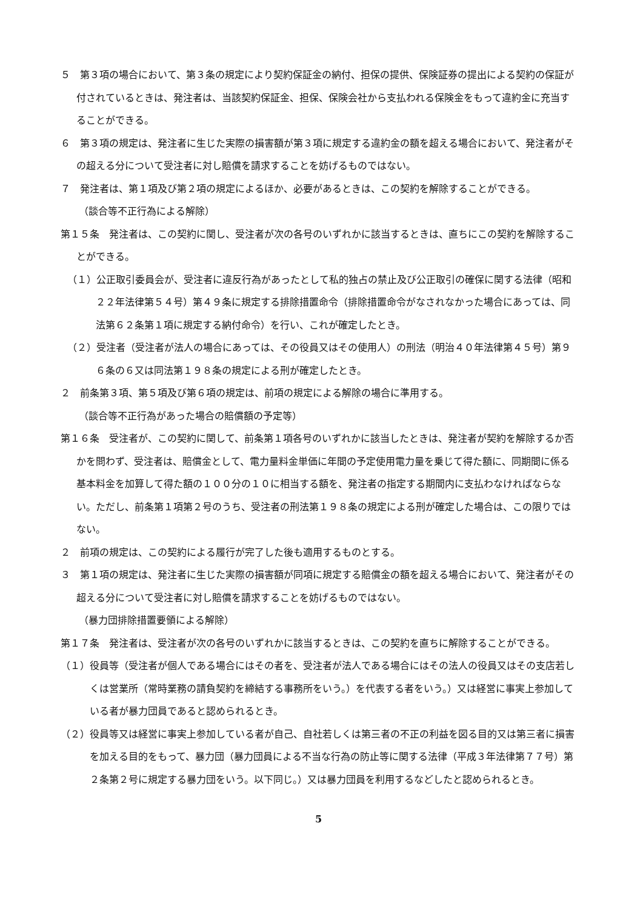５　第３項の場合において、第３条の規定により契約保証金の納付、担保の提供、保険証券の提出による契約の保証が付されているときは、発注者は、当該契約保証金、担保、保険会社から支払われる保険金をもって違約金に充当することができる。
６　第３項の規定は、発注者に生じた実際の損害額が第３項に規定する違約金の額を超える場合において、発注者がその超える分について受注者に対し賠償を請求することを妨げるものではない。
７　発注者は、第１項及び第２項の規定によるほか、必要があるときは、この契約を解除することができる。
（談合等不正行為による解除）
第１５条　発注者は、この契約に関し、受注者が次の各号のいずれかに該当するときは、直ちにこの契約を解除することができる。
（１）公正取引委員会が、受注者に違反行為があったとして私的独占の禁止及び公正取引の確保に関する法律（昭和２２年法律第５４号）第４９条に規定する排除措置命令（排除措置命令がなされなかった場合にあっては、同法第６２条第１項に規定する納付命令）を行い、これが確定したとき。
（２）受注者（受注者が法人の場合にあっては、その役員又はその使用人）の刑法（明治４０年法律第４５号）第９６条の６又は同法第１９８条の規定による刑が確定したとき。
２　前条第３項、第５項及び第６項の規定は、前項の規定による解除の場合に準用する。
（談合等不正行為があった場合の賠償額の予定等）
第１６条　受注者が、この契約に関して、前条第１項各号のいずれかに該当したときは、発注者が契約を解除するか否かを問わず、受注者は、賠償金として、電力量料金単価に年間の予定使用電力量を乗じて得た額に、同期間に係る基本料金を加算して得た額の１００分の１０に相当する額を、発注者の指定する期間内に支払わなければならない。ただし、前条第１項第２号のうち、受注者の刑法第１９８条の規定による刑が確定した場合は、この限りではない。
２　前項の規定は、この契約による履行が完了した後も適用するものとする。
３　第１項の規定は、発注者に生じた実際の損害額が同項に規定する賠償金の額を超える場合において、発注者がその超える分について受注者に対し賠償を請求することを妨げるものではない。
（暴力団排除措置要領による解除）
第１７条　発注者は、受注者が次の各号のいずれかに該当するときは、この契約を直ちに解除することができる。
（１）役員等（受注者が個人である場合にはその者を、受注者が法人である場合にはその法人の役員又はその支店若しくは営業所（常時業務の請負契約を締結する事務所をいう。）を代表する者をいう。）又は経営に事実上参加している者が暴力団員であると認められるとき。
（２）役員等又は経営に事実上参加している者が自己、自社若しくは第三者の不正の利益を図る目的又は第三者に損害を加える目的をもって、暴力団（暴力団員による不当な行為の防止等に関する法律（平成３年法律第７７号）第２条第２号に規定する暴力団をいう。以下同じ。）又は暴力団員を利用するなどしたと認められるとき。
5